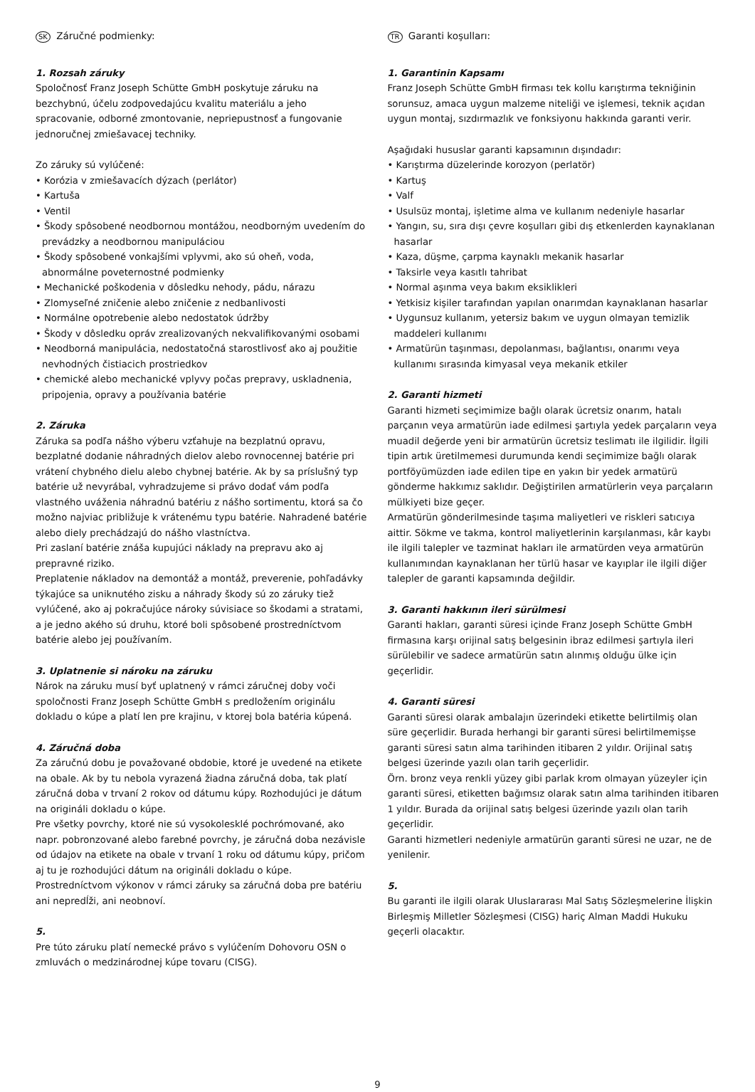SK Záručné podmienky:
1. Rozsah záruky
Spoločnosť Franz Joseph Schütte GmbH poskytuje záruku na bezchybnú, účelu zodpovedajúcu kvalitu materiálu a jeho spracovanie, odborné zmontovanie, nepriepustnosť a fungovanie jednoručnej zmiešavacej techniky.
Zo záruky sú vylúčené:
• Korózia v zmiešavacích dýzach (perlátor)
• Kartuša
• Ventil
• Škody spôsobené neodbornou montážou, neodborným uvedením do prevádzky a neodbornou manipuláciou
• Škody spôsobené vonkajšími vplyvmi, ako sú oheň, voda, abnormálne poveternostné podmienky
• Mechanické poškodenia v dôsledku nehody, pádu, nárazu
• Zlomyseľné zničenie alebo zničenie z nedbanlivosti
• Normálne opotrebenie alebo nedostatok údržby
• Škody v dôsledku opráv zrealizovaných nekvalifikovanými osobami
• Neodborná manipulácia, nedostatočná starostlivosť ako aj použitie nevhodných čistiacich prostriedkov
• chemické alebo mechanické vplyvy počas prepravy, uskladnenia, pripojenia, opravy a používania batérie
2. Záruka
Záruka sa podľa nášho výberu vzťahuje na bezplatnú opravu, bezplatné dodanie náhradných dielov alebo rovnocennej batérie pri vrátení chybného dielu alebo chybnej batérie. Ak by sa príslušný typ batérie už nevyrábal, vyhradzujeme si právo dodať vám podľa vlastného uváženia náhradnú batériu z nášho sortimentu, ktorá sa čo možno najviac približuje k vrátenému typu batérie. Nahradené batérie alebo diely prechádzajú do nášho vlastníctva.
Pri zaslaní batérie znáša kupujúci náklady na prepravu ako aj prepravné riziko.
Preplatenie nákladov na demontáž a montáž, preverenie, pohľadávky týkajúce sa uniknutého zisku a náhrady škody sú zo záruky tiež vylúčené, ako aj pokračujúce nároky súvisiace so škodami a stratami, a je jedno akého sú druhu, ktoré boli spôsobené prostredníctvom batérie alebo jej používaním.
3. Uplatnenie si nároku na záruku
Nárok na záruku musí byť uplatnený v rámci záručnej doby voči spoločnosti Franz Joseph Schütte GmbH s predložením originálu dokladu o kúpe a platí len pre krajinu, v ktorej bola batéria kúpená.
4. Záručná doba
Za záručnú dobu je považované obdobie, ktoré je uvedené na etikete na obale. Ak by tu nebola vyrazená žiadna záručná doba, tak platí záručná doba v trvaní 2 rokov od dátumu kúpy. Rozhodujúci je dátum na origináli dokladu o kúpe.
Pre všetky povrchy, ktoré nie sú vysokolesklé pochrómované, ako napr. pobronzované alebo farebné povrchy, je záručná doba nezávisle od údajov na etikete na obale v trvaní 1 roku od dátumu kúpy, pričom aj tu je rozhodujúci dátum na origináli dokladu o kúpe.
Prostredníctvom výkonov v rámci záruky sa záručná doba pre batériu ani nepredĺži, ani neobnoví.
5.
Pre túto záruku platí nemecké právo s vylúčením Dohovoru OSN o zmluvách o medzinárodnej kúpe tovaru (CISG).
TR Garanti koşulları:
1. Garantinin Kapsamı
Franz Joseph Schütte GmbH firması tek kollu karıştırma tekniğinin sorunsuz, amaca uygun malzeme niteliği ve işlemesi, teknik açıdan uygun montaj, sızdırmazlık ve fonksiyonu hakkında garanti verir.
Aşağıdaki hususlar garanti kapsamının dışındadır:
• Karıştırma düzelerinde korozyon (perlatör)
• Kartuş
• Valf
• Usulsüz montaj, işletime alma ve kullanım nedeniyle hasarlar
• Yangın, su, sıra dışı çevre koşulları gibi dış etkenlerden kaynaklanan hasarlar
• Kaza, düşme, çarpma kaynaklı mekanik hasarlar
• Taksirle veya kasıtlı tahribat
• Normal aşınma veya bakım eksiklikleri
• Yetkisiz kişiler tarafından yapılan onarımdan kaynaklanan hasarlar
• Uygunsuz kullanım, yetersiz bakım ve uygun olmayan temizlik maddeleri kullanımı
• Armatürün taşınması, depolanması, bağlantısı, onarımı veya kullanımı sırasında kimyasal veya mekanik etkiler
2. Garanti hizmeti
Garanti hizmeti seçimimize bağlı olarak ücretsiz onarım, hatalı parçanın veya armatürün iade edilmesi şartıyla yedek parçaların veya muadil değerde yeni bir armatürün ücretsiz teslimatı ile ilgilidir. İlgili tipin artık üretilmemesi durumunda kendi seçimimize bağlı olarak portföyümüzden iade edilen tipe en yakın bir yedek armatürü gönderme hakkımız saklıdır. Değiştirilen armatürlerin veya parçaların mülkiyeti bize geçer.
Armatürün gönderilmesinde taşıma maliyetleri ve riskleri satıcıya aittir. Sökme ve takma, kontrol maliyetlerinin karşılanması, kâr kaybı ile ilgili talepler ve tazminat hakları ile armatürden veya armatürün kullanımından kaynaklanan her türlü hasar ve kayıplar ile ilgili diğer talepler de garanti kapsamında değildir.
3. Garanti hakkının ileri sürülmesi
Garanti hakları, garanti süresi içinde Franz Joseph Schütte GmbH firmasına karşı orijinal satış belgesinin ibraz edilmesi şartıyla ileri sürülebilir ve sadece armatürün satın alınmış olduğu ülke için geçerlidir.
4. Garanti süresi
Garanti süresi olarak ambalajın üzerindeki etikette belirtilmiş olan süre geçerlidir. Burada herhangi bir garanti süresi belirtilmemişse garanti süresi satın alma tarihinden itibaren 2 yıldır. Orijinal satış belgesi üzerinde yazılı olan tarih geçerlidir.
Örn. bronz veya renkli yüzey gibi parlak krom olmayan yüzeyler için garanti süresi, etiketten bağımsız olarak satın alma tarihinden itibaren 1 yıldır. Burada da orijinal satış belgesi üzerinde yazılı olan tarih geçerlidir.
Garanti hizmetleri nedeniyle armatürün garanti süresi ne uzar, ne de yenilenir.
5.
Bu garanti ile ilgili olarak Uluslararası Mal Satış Sözleşmelerine İlişkin Birleşmiş Milletler Sözleşmesi (CISG) hariç Alman Maddi Hukuku geçerli olacaktır.
9